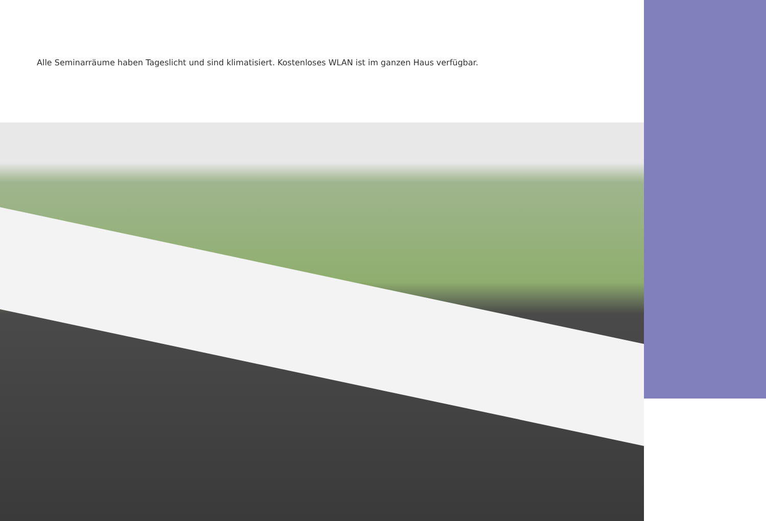Alle Seminarräume haben Tageslicht und sind klimatisiert. Kostenloses WLAN ist im ganzen Haus verfügbar.